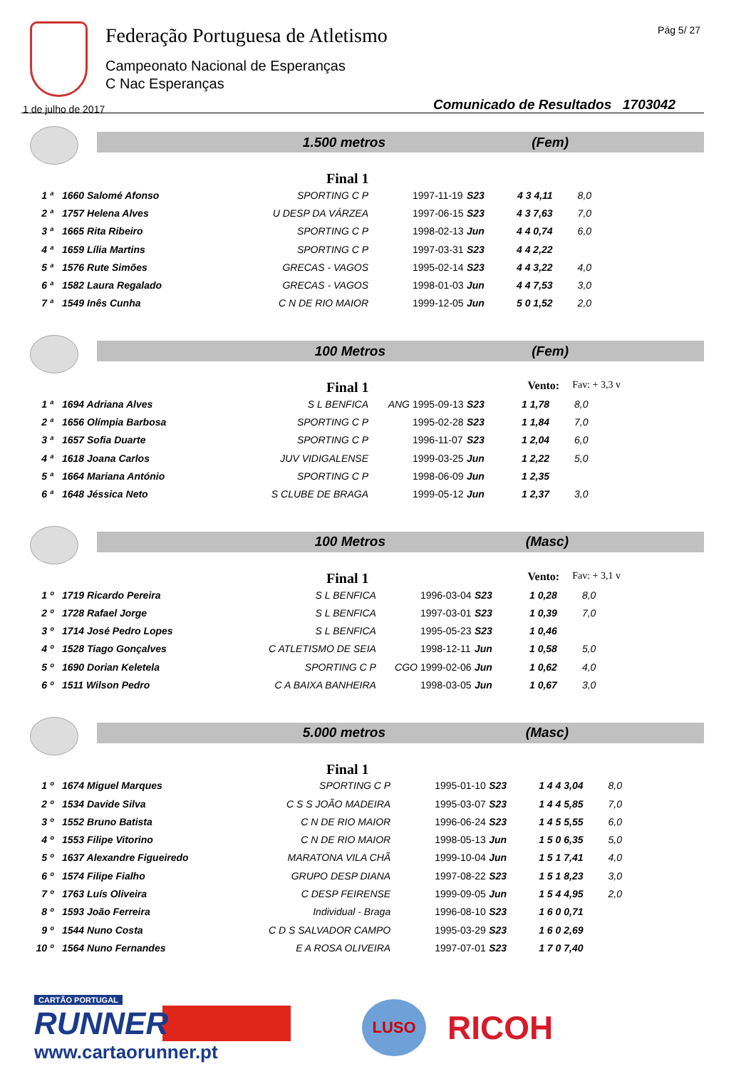Federação Portuguesa de Atletismo
Campeonato Nacional de Esperanças
C Nac Esperanças
Pág 5/ 27
1 de julho de 2017
Comunicado de Resultados 1703042
1.500 metros (Fem)
Final 1
| 1 ª | 1660 Salomé Afonso | SPORTING C P | | 1997-11-19 | S23 | 4 3 4,11 | 8,0 |
| 2 ª | 1757 Helena Alves | U DESP DA VÁRZEA | | 1997-06-15 | S23 | 4 3 7,63 | 7,0 |
| 3 ª | 1665 Rita Ribeiro | SPORTING C P | | 1998-02-13 | Jun | 4 4 0,74 | 6,0 |
| 4 ª | 1659 Lília Martins | SPORTING C P | | 1997-03-31 | S23 | 4 4 2,22 | |
| 5 ª | 1576 Rute Simões | GRECAS - VAGOS | | 1995-02-14 | S23 | 4 4 3,22 | 4,0 |
| 6 ª | 1582 Laura Regalado | GRECAS - VAGOS | | 1998-01-03 | Jun | 4 4 7,53 | 3,0 |
| 7 ª | 1549 Inês Cunha | C N DE RIO MAIOR | | 1999-12-05 | Jun | 5 0 1,52 | 2,0 |
100 Metros (Fem)
Final 1 Vento: Fav: + 3,3 v
| 1 ª | 1694 Adriana Alves | S L BENFICA | ANG | 1995-09-13 | S23 | 1 1,78 | 8,0 |
| 2 ª | 1656 Olímpia Barbosa | SPORTING C P | | 1995-02-28 | S23 | 1 1,84 | 7,0 |
| 3 ª | 1657 Sofia Duarte | SPORTING C P | | 1996-11-07 | S23 | 1 2,04 | 6,0 |
| 4 ª | 1618 Joana Carlos | JUV VIDIGALENSE | | 1999-03-25 | Jun | 1 2,22 | 5,0 |
| 5 ª | 1664 Mariana António | SPORTING C P | | 1998-06-09 | Jun | 1 2,35 | |
| 6 ª | 1648 Jéssica Neto | S CLUBE DE BRAGA | | 1999-05-12 | Jun | 1 2,37 | 3,0 |
100 Metros (Masc)
Final 1 Vento: Fav: + 3,1 v
| 1 º | 1719 Ricardo Pereira | S L BENFICA | | 1996-03-04 | S23 | 1 0,28 | 8,0 |
| 2 º | 1728 Rafael Jorge | S L BENFICA | | 1997-03-01 | S23 | 1 0,39 | 7,0 |
| 3 º | 1714 José Pedro Lopes | S L BENFICA | | 1995-05-23 | S23 | 1 0,46 | |
| 4 º | 1528 Tiago Gonçalves | C ATLETISMO DE SEIA | | 1998-12-11 | Jun | 1 0,58 | 5,0 |
| 5 º | 1690 Dorian Keletela | SPORTING C P | CGO | 1999-02-06 | Jun | 1 0,62 | 4,0 |
| 6 º | 1511 Wilson Pedro | C A BAIXA BANHEIRA | | 1998-03-05 | Jun | 1 0,67 | 3,0 |
5.000 metros (Masc)
Final 1
| 1 º | 1674 Miguel Marques | SPORTING C P | | 1995-01-10 | S23 | 1 4 4 3,04 | 8,0 |
| 2 º | 1534 Davide Silva | C S S JOÃO MADEIRA | | 1995-03-07 | S23 | 1 4 4 5,85 | 7,0 |
| 3 º | 1552 Bruno Batista | C N DE RIO MAIOR | | 1996-06-24 | S23 | 1 4 5 5,55 | 6,0 |
| 4 º | 1553 Filipe Vitorino | C N DE RIO MAIOR | | 1998-05-13 | Jun | 1 5 0 6,35 | 5,0 |
| 5 º | 1637 Alexandre Figueiredo | MARATONA VILA CHÃ | | 1999-10-04 | Jun | 1 5 1 7,41 | 4,0 |
| 6 º | 1574 Filipe Fialho | GRUPO DESP DIANA | | 1997-08-22 | S23 | 1 5 1 8,23 | 3,0 |
| 7 º | 1763 Luís Oliveira | C DESP FEIRENSE | | 1999-09-05 | Jun | 1 5 4 4,95 | 2,0 |
| 8 º | 1593 João Ferreira | Individual - Braga | | 1996-08-10 | S23 | 1 6 0 0,71 | |
| 9 º | 1544 Nuno Costa | C D S SALVADOR CAMPO | | 1995-03-29 | S23 | 1 6 0 2,69 | |
| 10 º | 1564 Nuno Fernandes | E A ROSA OLIVEIRA | | 1997-07-01 | S23 | 1 7 0 7,40 | |
CARTÃO PORTUGAL
RUNNER
www.cartaorunner.pt
LUSO
RICOH